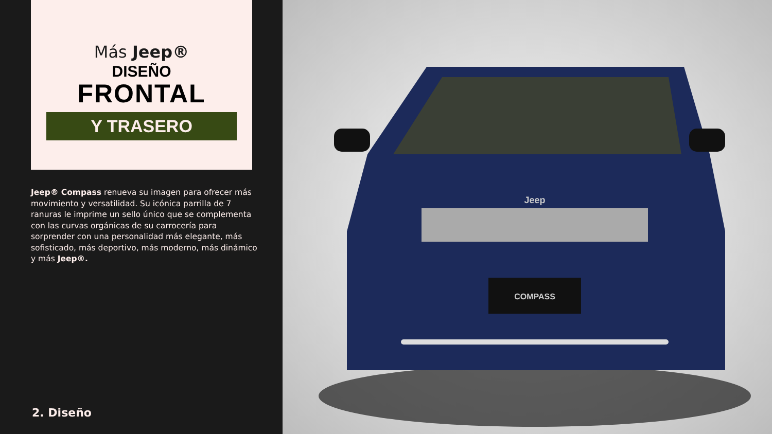Más Jeep®
DISEÑO
FRONTAL
Y TRASERO
Jeep® Compass renueva su imagen para ofrecer más movimiento y versatilidad. Su icónica parrilla de 7 ranuras le imprime un sello único que se complementa con las curvas orgánicas de su carrocería para sorprender con una personalidad más elegante, más sofisticado, más deportivo, más moderno, más dinámico y más Jeep®.
2. Diseño
COMPASS
Jeep